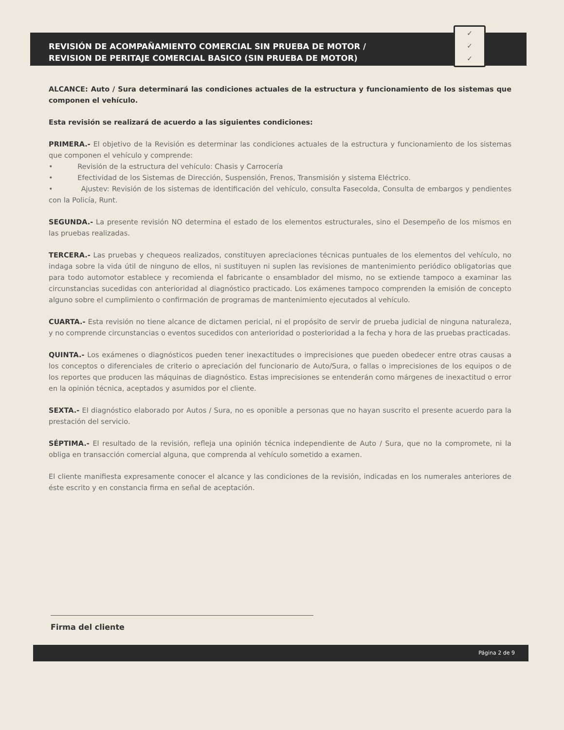✓
✓
✓
REVISIÓN DE ACOMPAÑAMIENTO COMERCIAL SIN PRUEBA DE MOTOR /
REVISION DE PERITAJE COMERCIAL BASICO (SIN PRUEBA DE MOTOR)
ALCANCE: Auto / Sura determinará las condiciones actuales de la estructura y funcionamiento de los sistemas que componen el vehículo.
Esta revisión se realizará de acuerdo a las siguientes condiciones:
PRIMERA.- El objetivo de la Revisión es determinar las condiciones actuales de la estructura y funcionamiento de los sistemas que componen el vehículo y comprende:
• Revisión de la estructura del vehículo: Chasis y Carrocería
• Efectividad de los Sistemas de Dirección, Suspensión, Frenos, Transmisión y sistema Eléctrico.
• Ajustev: Revisión de los sistemas de identificación del vehículo, consulta Fasecolda, Consulta de embargos y pendientes con la Policía, Runt.
SEGUNDA.- La presente revisión NO determina el estado de los elementos estructurales, sino el Desempeño de los mismos en las pruebas realizadas.
TERCERA.- Las pruebas y chequeos realizados, constituyen apreciaciones técnicas puntuales de los elementos del vehículo, no indaga sobre la vida útil de ninguno de ellos, ni sustituyen ni suplen las revisiones de mantenimiento periódico obligatorias que para todo automotor establece y recomienda el fabricante o ensamblador del mismo, no se extiende tampoco a examinar las circunstancias sucedidas con anterioridad al diagnóstico practicado. Los exámenes tampoco comprenden la emisión de concepto alguno sobre el cumplimiento o confirmación de programas de mantenimiento ejecutados al vehículo.
CUARTA.- Esta revisión no tiene alcance de dictamen pericial, ni el propósito de servir de prueba judicial de ninguna naturaleza, y no comprende circunstancias o eventos sucedidos con anterioridad o posterioridad a la fecha y hora de las pruebas practicadas.
QUINTA.- Los exámenes o diagnósticos pueden tener inexactitudes o imprecisiones que pueden obedecer entre otras causas a los conceptos o diferenciales de criterio o apreciación del funcionario de Auto/Sura, o fallas o imprecisiones de los equipos o de los reportes que producen las máquinas de diagnóstico. Estas imprecisiones se entenderán como márgenes de inexactitud o error en la opinión técnica, aceptados y asumidos por el cliente.
SEXTA.- El diagnóstico elaborado por Autos / Sura, no es oponible a personas que no hayan suscrito el presente acuerdo para la prestación del servicio.
SÉPTIMA.- El resultado de la revisión, refleja una opinión técnica independiente de Auto / Sura, que no la compromete, ni la obliga en transacción comercial alguna, que comprenda al vehículo sometido a examen.
El cliente manifiesta expresamente conocer el alcance y las condiciones de la revisión, indicadas en los numerales anteriores de éste escrito y en constancia firma en señal de aceptación.
Firma del cliente
Página 2 de 9